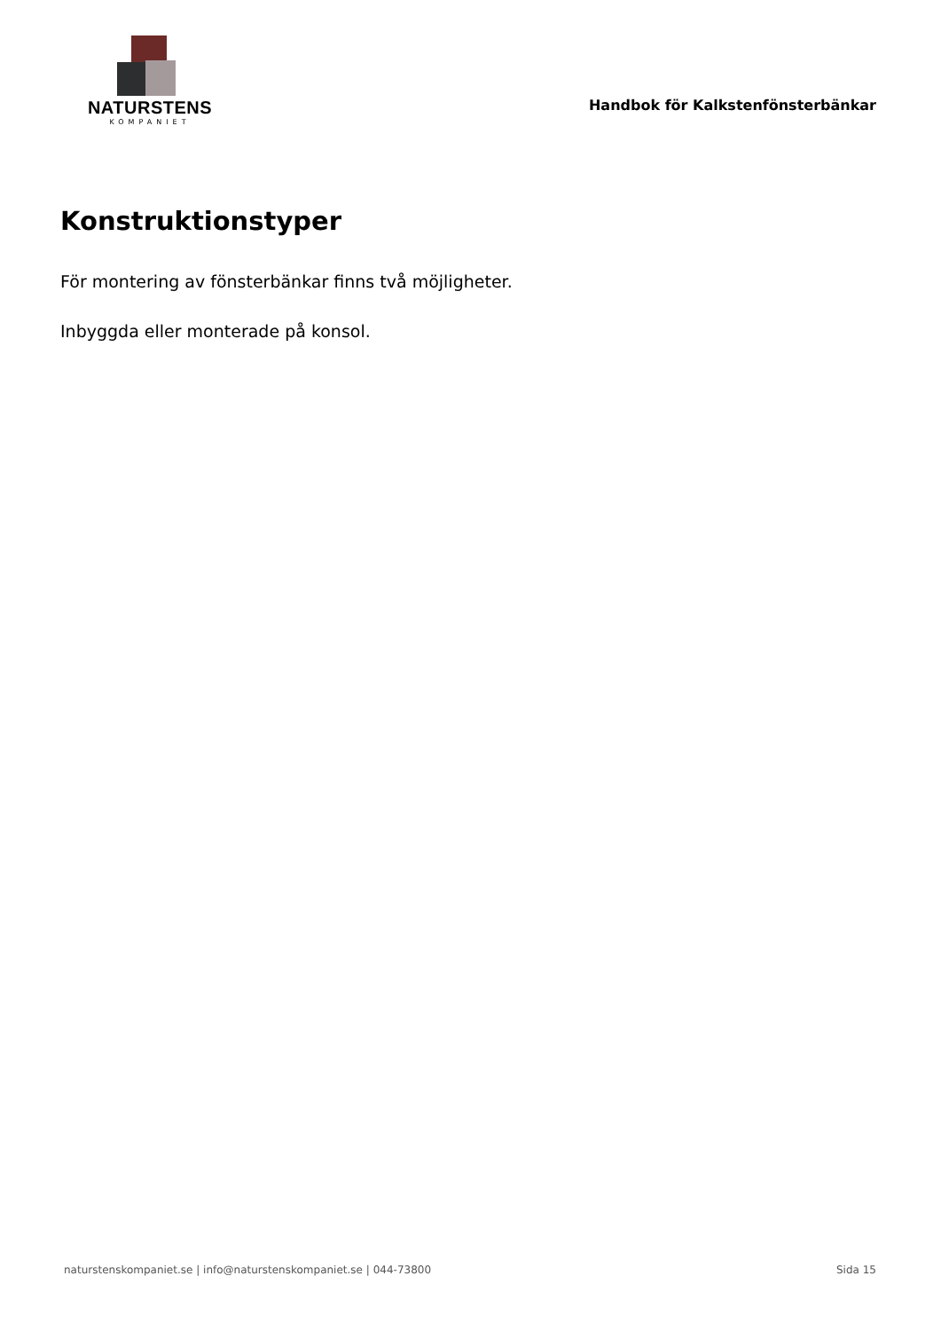NATURSTENS
KOMPANIET
Handbok för Kalkstenfönsterbänkar
Konstruktionstyper
För montering av fönsterbänkar finns två möjligheter.
Inbyggda eller monterade på konsol.
naturstenskompaniet.se | info@naturstenskompaniet.se | 044-73800 Sida 15